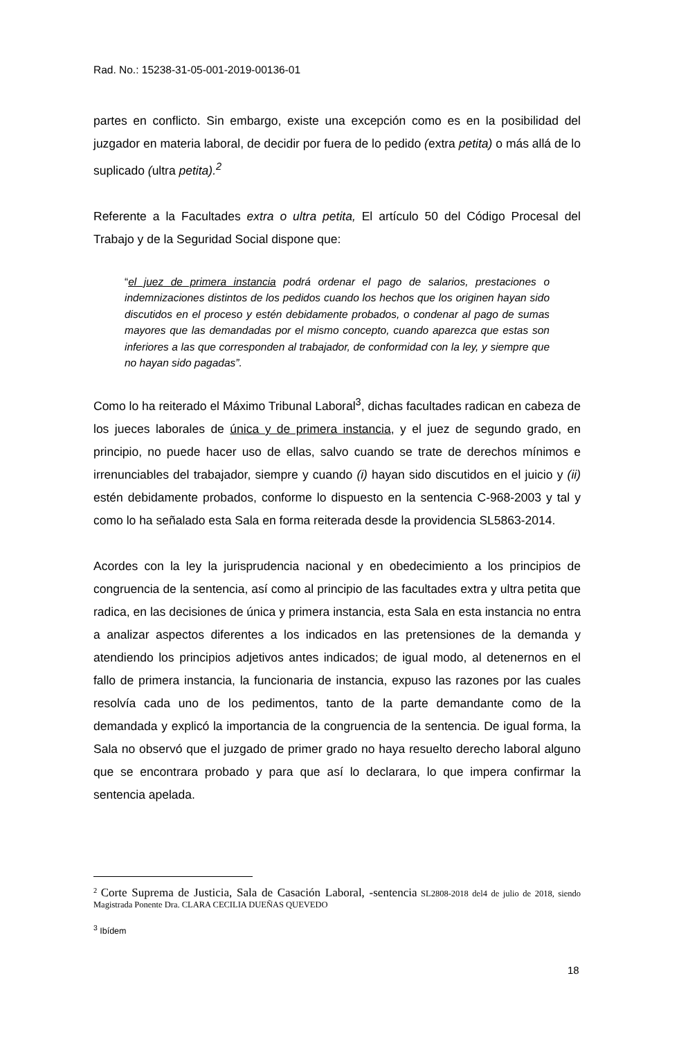Rad. No.: 15238-31-05-001-2019-00136-01
partes en conflicto. Sin embargo, existe una excepción como es en la posibilidad del juzgador en materia laboral, de decidir por fuera de lo pedido (extra petita) o más allá de lo suplicado (ultra petita).<sup>2</sup>
Referente a la Facultades extra o ultra petita, El artículo 50 del Código Procesal del Trabajo y de la Seguridad Social dispone que:
“el juez de primera instancia podrá ordenar el pago de salarios, prestaciones o indemnizaciones distintos de los pedidos cuando los hechos que los originen hayan sido discutidos en el proceso y estén debidamente probados, o condenar al pago de sumas mayores que las demandadas por el mismo concepto, cuando aparezca que estas son inferiores a las que corresponden al trabajador, de conformidad con la ley, y siempre que no hayan sido pagadas”.
Como lo ha reiterado el Máximo Tribunal Laboral<sup>3</sup>, dichas facultades radican en cabeza de los jueces laborales de única y de primera instancia, y el juez de segundo grado, en principio, no puede hacer uso de ellas, salvo cuando se trate de derechos mínimos e irrenunciables del trabajador, siempre y cuando (i) hayan sido discutidos en el juicio y (ii) estén debidamente probados, conforme lo dispuesto en la sentencia C-968-2003 y tal y como lo ha señalado esta Sala en forma reiterada desde la providencia SL5863-2014.
Acordes con la ley la jurisprudencia nacional y en obedecimiento a los principios de congruencia de la sentencia, así como al principio de las facultades extra y ultra petita que radica, en las decisiones de única y primera instancia, esta Sala en esta instancia no entra a analizar aspectos diferentes a los indicados en las pretensiones de la demanda y atendiendo los principios adjetivos antes indicados; de igual modo, al detenernos en el fallo de primera instancia, la funcionaria de instancia, expuso las razones por las cuales resolvía cada uno de los pedimentos, tanto de la parte demandante como de la demandada y explicó la importancia de la congruencia de la sentencia. De igual forma, la Sala no observó que el juzgado de primer grado no haya resuelto derecho laboral alguno que se encontrara probado y para que así lo declarara, lo que impera confirmar la sentencia apelada.
<sup>2</sup> Corte Suprema de Justicia, Sala de Casación Laboral, -sentencia SL2808-2018 del4 de julio de 2018, siendo Magistrada Ponente Dra. CLARA CECILIA DUEÑAS QUEVEDO
<sup>3</sup> Ibídem
18